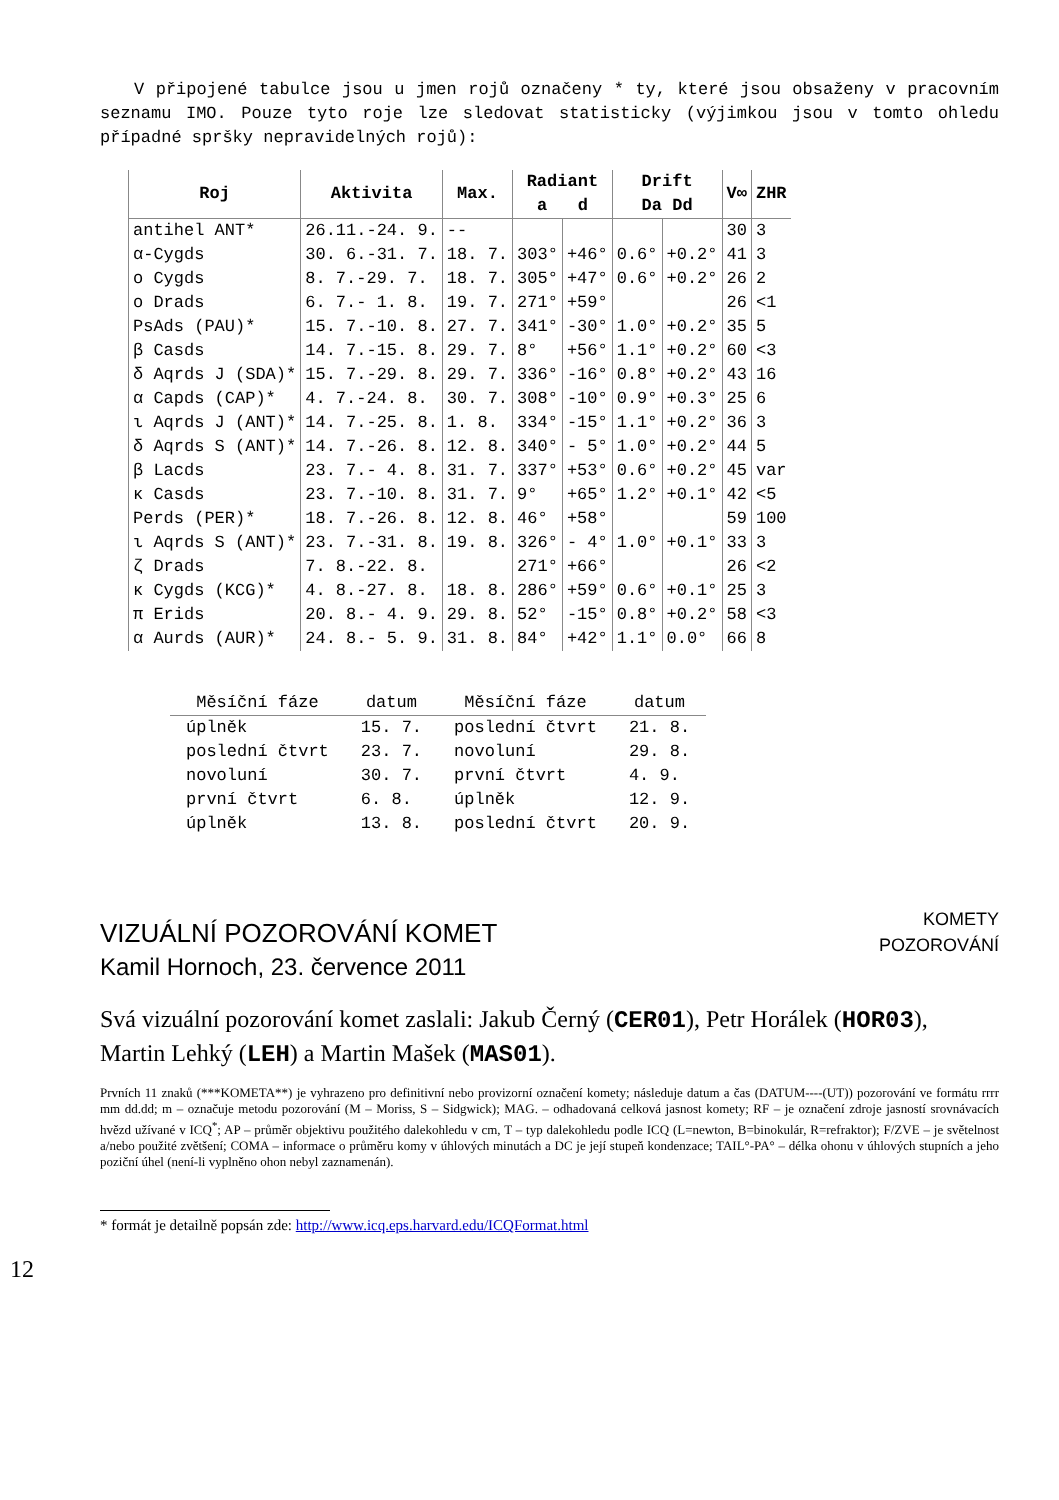V připojené tabulce jsou u jmen rojů označeny * ty, které jsou obsaženy v pracovním seznamu IMO. Pouze tyto roje lze sledovat statisticky (výjimkou jsou v tomto ohledu případné spršky nepravidelných rojů):
| Roj | Aktivita | Max. | Radiant a d | | Drift Da Dd | | V∞ | ZHR |
| --- | --- | --- | --- | --- | --- | --- | --- | --- |
| antihel ANT* | 26.11.-24. 9. | -- | | | | | 30 | 3 |
| α-Cygds | 30. 6.-31. 7. | 18. 7. | 303° | +46° | 0.6° | +0.2° | 41 | 3 |
| ο Cygds | 8. 7.-29. 7. | 18. 7. | 305° | +47° | 0.6° | +0.2° | 26 | 2 |
| ο Drads | 6. 7.- 1. 8. | 19. 7. | 271° | +59° | | | 26 | <1 |
| PsAds (PAU)* | 15. 7.-10. 8. | 27. 7. | 341° | -30° | 1.0° | +0.2° | 35 | 5 |
| β Casds | 14. 7.-15. 8. | 29. 7. | 8° | +56° | 1.1° | +0.2° | 60 | <3 |
| δ Aqrds J (SDA)* | 15. 7.-29. 8. | 29. 7. | 336° | -16° | 0.8° | +0.2° | 43 | 16 |
| α Capds (CAP)* | 4. 7.-24. 8. | 30. 7. | 308° | -10° | 0.9° | +0.3° | 25 | 6 |
| ι Aqrds J (ANT)* | 14. 7.-25. 8. | 1. 8. | 334° | -15° | 1.1° | +0.2° | 36 | 3 |
| δ Aqrds S (ANT)* | 14. 7.-26. 8. | 12. 8. | 340° | - 5° | 1.0° | +0.2° | 44 | 5 |
| β Lacds | 23. 7.- 4. 8. | 31. 7. | 337° | +53° | 0.6° | +0.2° | 45 | var |
| κ Casds | 23. 7.-10. 8. | 31. 7. | 9° | +65° | 1.2° | +0.1° | 42 | <5 |
| Perds (PER)* | 18. 7.-26. 8. | 12. 8. | 46° | +58° | | | 59 | 100 |
| ι Aqrds S (ANT)* | 23. 7.-31. 8. | 19. 8. | 326° | - 4° | 1.0° | +0.1° | 33 | 3 |
| ζ Drads | 7. 8.-22. 8. | | 271° | +66° | | | 26 | <2 |
| κ Cygds (KCG)* | 4. 8.-27. 8. | 18. 8. | 286° | +59° | 0.6° | +0.1° | 25 | 3 |
| π Erids | 20. 8.- 4. 9. | 29. 8. | 52° | -15° | 0.8° | +0.2° | 58 | <3 |
| α Aurds (AUR)* | 24. 8.- 5. 9. | 31. 8. | 84° | +42° | 1.1° | 0.0° | 66 | 8 |
| Měsíční fáze | datum | Měsíční fáze | datum |
| --- | --- | --- | --- |
| úplněk | 15. 7. | poslední čtvrt | 21. 8. |
| poslední čtvrt | 23. 7. | novoluní | 29. 8. |
| novoluní | 30. 7. | první čtvrt | 4. 9. |
| první čtvrt | 6. 8. | úplněk | 12. 9. |
| úplněk | 13. 8. | poslední čtvrt | 20. 9. |
VIZUÁLNÍ POZOROVÁNÍ KOMET
Kamil Hornoch, 23. července 2011
KOMETY
POZOROVÁNÍ
Svá vizuální pozorování komet zaslali: Jakub Černý (CER01), Petr Horálek (HOR03), Martin Lehký (LEH) a Martin Mašek (MAS01).
Prvních 11 znaků (***KOMETA**) je vyhrazeno pro definitivní nebo provizorní označení komety; následuje datum a čas (DATUM----(UT)) pozorování ve formátu rrrr mm dd.dd; m – označuje metodu pozorování (M – Moriss, S – Sidgwick); MAG. – odhadovaná celková jasnost komety; RF – je označení zdroje jasností srovnávacích hvězd užívané v ICQ<sup>*</sup>; AP – průměr objektivu použitého dalekohledu v cm, T – typ dalekohledu podle ICQ (L=newton, B=binokulár, R=refraktor); F/ZVE – je světelnost a/nebo použité zvětšení; COMA – informace o průměru komy v úhlových minutách a DC je její stupeň kondenzace; TAIL°-PA° – délka ohonu v úhlových stupních a jeho poziční úhel (není-li vyplněno ohon nebyl zaznamenán).
* formát je detailně popsán zde: http://www.icq.eps.harvard.edu/ICQFormat.html
12